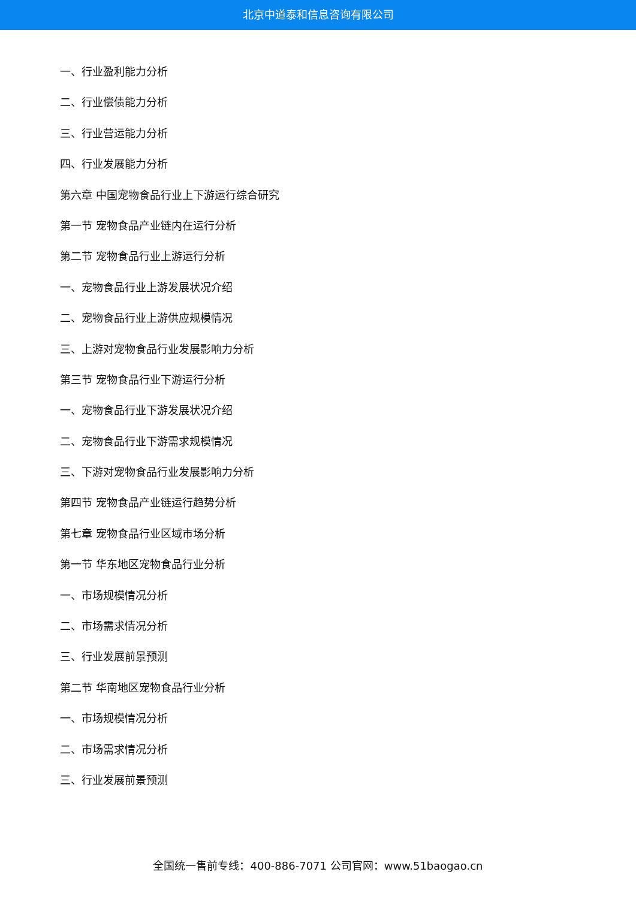北京中道泰和信息咨询有限公司
一、行业盈利能力分析
二、行业偿债能力分析
三、行业营运能力分析
四、行业发展能力分析
第六章 中国宠物食品行业上下游运行综合研究
第一节 宠物食品产业链内在运行分析
第二节 宠物食品行业上游运行分析
一、宠物食品行业上游发展状况介绍
二、宠物食品行业上游供应规模情况
三、上游对宠物食品行业发展影响力分析
第三节 宠物食品行业下游运行分析
一、宠物食品行业下游发展状况介绍
二、宠物食品行业下游需求规模情况
三、下游对宠物食品行业发展影响力分析
第四节 宠物食品产业链运行趋势分析
第七章 宠物食品行业区域市场分析
第一节 华东地区宠物食品行业分析
一、市场规模情况分析
二、市场需求情况分析
三、行业发展前景预测
第二节 华南地区宠物食品行业分析
一、市场规模情况分析
二、市场需求情况分析
三、行业发展前景预测
全国统一售前专线：400-886-7071 公司官网：www.51baogao.cn